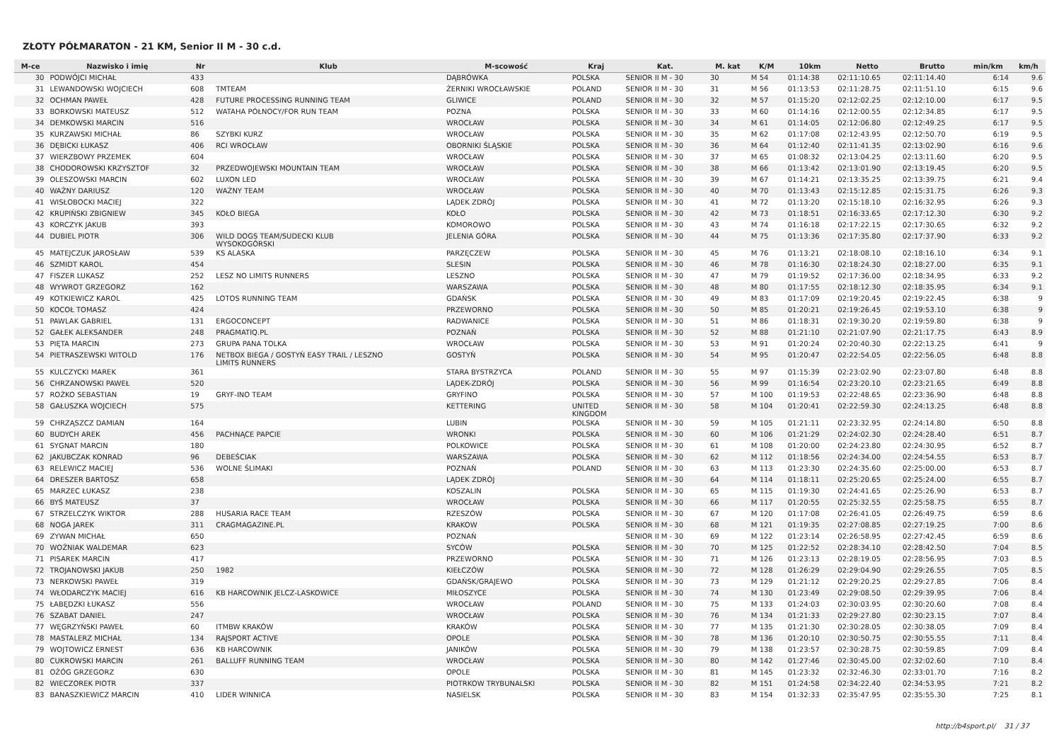ZŁOTY PÓŁMARATON - 21 KM, Senior II M - 30 c.d.
| M-ce | Nazwisko i imię | Nr | Klub | M-scowość | Kraj | Kat. | M. kat | K/M | 10km | Netto | Brutto | min/km | km/h |
| --- | --- | --- | --- | --- | --- | --- | --- | --- | --- | --- | --- | --- | --- |
| 30 | PODWÓJCI MICHAŁ | 433 | | DĄBRÓWKA | POLSKA | SENIOR II M - 30 | 30 | M 54 | 01:14:38 | 02:11:10.65 | 02:11:14.40 | 6:14 | 9.6 |
| 31 | LEWANDOWSKI WOJCIECH | 608 | TMTEAM | ŻERNIKI WROCŁAWSKIE | POLAND | SENIOR II M - 30 | 31 | M 56 | 01:13:53 | 02:11:28.75 | 02:11:51.10 | 6:15 | 9.6 |
| 32 | OCHMAN PAWEŁ | 428 | FUTURE PROCESSING RUNNING TEAM | GLIWICE | POLAND | SENIOR II M - 30 | 32 | M 57 | 01:15:20 | 02:12:02.25 | 02:12:10.00 | 6:17 | 9.5 |
| 33 | BORKOWSKI MATEUSZ | 512 | WATAHA PÓŁNOCY/FOR RUN TEAM | POZNA | POLSKA | SENIOR II M - 30 | 33 | M 60 | 01:14:16 | 02:12:00.55 | 02:12:34.85 | 6:17 | 9.5 |
| 34 | DEMKOWSKI MARCIN | 516 | | WROCŁAW | POLSKA | SENIOR II M - 30 | 34 | M 61 | 01:14:05 | 02:12:06.80 | 02:12:49.25 | 6:17 | 9.5 |
| 35 | KURZAWSKI MICHAŁ | 86 | SZYBKI KURZ | WROCŁAW | POLSKA | SENIOR II M - 30 | 35 | M 62 | 01:17:08 | 02:12:43.95 | 02:12:50.70 | 6:19 | 9.5 |
| 36 | DĘBICKI ŁUKASZ | 406 | RCI WROCŁAW | OBORNIKI ŚLĄSKIE | POLSKA | SENIOR II M - 30 | 36 | M 64 | 01:12:40 | 02:11:41.35 | 02:13:02.90 | 6:16 | 9.6 |
| 37 | WIERZBOWY PRZEMEK | 604 | | WROCŁAW | POLSKA | SENIOR II M - 30 | 37 | M 65 | 01:08:32 | 02:13:04.25 | 02:13:11.60 | 6:20 | 9.5 |
| 38 | CHODOROWSKI KRZYSZTOF | 32 | PRZEDWOJEWSKI MOUNTAIN TEAM | WROCŁAW | POLSKA | SENIOR II M - 30 | 38 | M 66 | 01:13:42 | 02:13:01.90 | 02:13:19.45 | 6:20 | 9.5 |
| 39 | OLESZOWSKI MARCIN | 602 | LUXON LED | WROCŁAW | POLSKA | SENIOR II M - 30 | 39 | M 67 | 01:14:21 | 02:13:35.25 | 02:13:39.75 | 6:21 | 9.4 |
| 40 | WAŻNY DARIUSZ | 120 | WAŻNY TEAM | WROCŁAW | POLSKA | SENIOR II M - 30 | 40 | M 70 | 01:13:43 | 02:15:12.85 | 02:15:31.75 | 6:26 | 9.3 |
| 41 | WISŁOBOCKI MACIEJ | 322 | | LĄDEK ZDRÓJ | POLSKA | SENIOR II M - 30 | 41 | M 72 | 01:13:20 | 02:15:18.10 | 02:16:32.95 | 6:26 | 9.3 |
| 42 | KRUPIŃSKI ZBIGNIEW | 345 | KOŁO BIEGA | KOŁO | POLSKA | SENIOR II M - 30 | 42 | M 73 | 01:18:51 | 02:16:33.65 | 02:17:12.30 | 6:30 | 9.2 |
| 43 | KORCZYK JAKUB | 393 | | KOMOROWO | POLSKA | SENIOR II M - 30 | 43 | M 74 | 01:16:18 | 02:17:22.15 | 02:17:30.65 | 6:32 | 9.2 |
| 44 | DUBIEL PIOTR | 306 | WILD DOGS TEAM/SUDECKI KLUB WYSOKOGÓRSKI | JELENIA GÓRA | POLSKA | SENIOR II M - 30 | 44 | M 75 | 01:13:36 | 02:17:35.80 | 02:17:37.90 | 6:33 | 9.2 |
| 45 | MATEJCZUK JAROSŁAW | 539 | KS ALASKA | PARZĘCZEW | POLSKA | SENIOR II M - 30 | 45 | M 76 | 01:13:21 | 02:18:08.10 | 02:18:16.10 | 6:34 | 9.1 |
| 46 | SZMIDT KAROL | 454 | | SLESIN | POLSKA | SENIOR II M - 30 | 46 | M 78 | 01:16:30 | 02:18:24.30 | 02:18:27.00 | 6:35 | 9.1 |
| 47 | FISZER LUKASZ | 252 | LESZ NO LIMITS RUNNERS | LESZNO | POLSKA | SENIOR II M - 30 | 47 | M 79 | 01:19:52 | 02:17:36.00 | 02:18:34.95 | 6:33 | 9.2 |
| 48 | WYWROT GRZEGORZ | 162 | | WARSZAWA | POLSKA | SENIOR II M - 30 | 48 | M 80 | 01:17:55 | 02:18:12.30 | 02:18:35.95 | 6:34 | 9.1 |
| 49 | KOTKIEWICZ KAROL | 425 | LOTOS RUNNING TEAM | GDAŃSK | POLSKA | SENIOR II M - 30 | 49 | M 83 | 01:17:09 | 02:19:20.45 | 02:19:22.45 | 6:38 | 9 |
| 50 | KOCOŁ TOMASZ | 424 | | PRZEWORNO | POLSKA | SENIOR II M - 30 | 50 | M 85 | 01:20:21 | 02:19:26.45 | 02:19:53.10 | 6:38 | 9 |
| 51 | PAWLAK GABRIEL | 131 | ERGOCONCEPT | RADWANICE | POLSKA | SENIOR II M - 30 | 51 | M 86 | 01:18:31 | 02:19:30.20 | 02:19:59.80 | 6:38 | 9 |
| 52 | GAŁEK ALEKSANDER | 248 | PRAGMATIQ.PL | POZNAŃ | POLSKA | SENIOR II M - 30 | 52 | M 88 | 01:21:10 | 02:21:07.90 | 02:21:17.75 | 6:43 | 8.9 |
| 53 | PIĘTA MARCIN | 273 | GRUPA PANA TOLKA | WROCŁAW | POLSKA | SENIOR II M - 30 | 53 | M 91 | 01:20:24 | 02:20:40.30 | 02:22:13.25 | 6:41 | 9 |
| 54 | PIETRASZEWSKI WITOLD | 176 | NETBOX BIEGA / GOSTYŃ EASY TRAIL / LESZNO LIMITS RUNNERS | GOSTYŃ | POLSKA | SENIOR II M - 30 | 54 | M 95 | 01:20:47 | 02:22:54.05 | 02:22:56.05 | 6:48 | 8.8 |
| 55 | KULCZYCKI MAREK | 361 | | STARA BYSTRZYCA | POLAND | SENIOR II M - 30 | 55 | M 97 | 01:15:39 | 02:23:02.90 | 02:23:07.80 | 6:48 | 8.8 |
| 56 | CHRZANOWSKI PAWEŁ | 520 | | LĄDEK-ZDRÓJ | POLSKA | SENIOR II M - 30 | 56 | M 99 | 01:16:54 | 02:23:20.10 | 02:23:21.65 | 6:49 | 8.8 |
| 57 | ROŻKO SEBASTIAN | 19 | GRYF-INO TEAM | GRYFINO | POLSKA | SENIOR II M - 30 | 57 | M 100 | 01:19:53 | 02:22:48.65 | 02:23:36.90 | 6:48 | 8.8 |
| 58 | GAŁUSZKA WOJCIECH | 575 | | KETTERING | UNITED KINGDOM | SENIOR II M - 30 | 58 | M 104 | 01:20:41 | 02:22:59.30 | 02:24:13.25 | 6:48 | 8.8 |
| 59 | CHRZĄSZCZ DAMIAN | 164 | | LUBIN | POLSKA | SENIOR II M - 30 | 59 | M 105 | 01:21:11 | 02:23:32.95 | 02:24:14.80 | 6:50 | 8.8 |
| 60 | BUDYCH AREK | 456 | PACHNĄCE PAPCIE | WRONKI | POLSKA | SENIOR II M - 30 | 60 | M 106 | 01:21:29 | 02:24:02.30 | 02:24:28.40 | 6:51 | 8.7 |
| 61 | SYGNAT MARCIN | 180 | | POLKOWICE | POLSKA | SENIOR II M - 30 | 61 | M 108 | 01:20:00 | 02:24:23.80 | 02:24:30.95 | 6:52 | 8.7 |
| 62 | JAKUBCZAK KONRAD | 96 | DEBEŚCIAK | WARSZAWA | POLSKA | SENIOR II M - 30 | 62 | M 112 | 01:18:56 | 02:24:34.00 | 02:24:54.55 | 6:53 | 8.7 |
| 63 | RELEWICZ MACIEJ | 536 | WOLNE ŚLIMAKI | POZNAŃ | POLAND | SENIOR II M - 30 | 63 | M 113 | 01:23:30 | 02:24:35.60 | 02:25:00.00 | 6:53 | 8.7 |
| 64 | DRESZER BARTOSZ | 658 | | LĄDEK ZDRÓJ | | SENIOR II M - 30 | 64 | M 114 | 01:18:11 | 02:25:20.65 | 02:25:24.00 | 6:55 | 8.7 |
| 65 | MARZEC ŁUKASZ | 238 | | KOSZALIN | POLSKA | SENIOR II M - 30 | 65 | M 115 | 01:19:30 | 02:24:41.65 | 02:25:26.90 | 6:53 | 8.7 |
| 66 | BYŚ MATEUSZ | 37 | | WROCŁAW | POLSKA | SENIOR II M - 30 | 66 | M 117 | 01:20:55 | 02:25:32.55 | 02:25:58.75 | 6:55 | 8.7 |
| 67 | STRZELCZYK WIKTOR | 288 | HUSARIA RACE TEAM | RZESZÓW | POLSKA | SENIOR II M - 30 | 67 | M 120 | 01:17:08 | 02:26:41.05 | 02:26:49.75 | 6:59 | 8.6 |
| 68 | NOGA JAREK | 311 | CRAGMAGAZINE.PL | KRAKOW | POLSKA | SENIOR II M - 30 | 68 | M 121 | 01:19:35 | 02:27:08.85 | 02:27:19.25 | 7:00 | 8.6 |
| 69 | ZYWAN MICHAŁ | 650 | | POZNAŃ | | SENIOR II M - 30 | 69 | M 122 | 01:23:14 | 02:26:58.95 | 02:27:42.45 | 6:59 | 8.6 |
| 70 | WOŹNIAK WALDEMAR | 623 | | SYCÓW | POLSKA | SENIOR II M - 30 | 70 | M 125 | 01:22:52 | 02:28:34.10 | 02:28:42.50 | 7:04 | 8.5 |
| 71 | PISAREK MARCIN | 417 | | PRZEWORNO | POLSKA | SENIOR II M - 30 | 71 | M 126 | 01:23:13 | 02:28:19.05 | 02:28:56.95 | 7:03 | 8.5 |
| 72 | TROJANOWSKI JAKUB | 250 | 1982 | KIEŁCZÓW | POLSKA | SENIOR II M - 30 | 72 | M 128 | 01:26:29 | 02:29:04.90 | 02:29:26.55 | 7:05 | 8.5 |
| 73 | NERKOWSKI PAWEŁ | 319 | | GDAŃSK/GRAJEWO | POLSKA | SENIOR II M - 30 | 73 | M 129 | 01:21:12 | 02:29:20.25 | 02:29:27.85 | 7:06 | 8.4 |
| 74 | WŁODARCZYK MACIEJ | 616 | KB HARCOWNIK JELCZ-LASKOWICE | MIŁOSZYCE | POLSKA | SENIOR II M - 30 | 74 | M 130 | 01:23:49 | 02:29:08.50 | 02:29:39.95 | 7:06 | 8.4 |
| 75 | ŁABĘDZKI ŁUKASZ | 556 | | WROCŁAW | POLAND | SENIOR II M - 30 | 75 | M 133 | 01:24:03 | 02:30:03.95 | 02:30:20.60 | 7:08 | 8.4 |
| 76 | SZABAT DANIEL | 247 | | WROCŁAW | POLSKA | SENIOR II M - 30 | 76 | M 134 | 01:21:33 | 02:29:27.80 | 02:30:23.15 | 7:07 | 8.4 |
| 77 | WĘGRZYŃSKI PAWEŁ | 60 | ITMBW KRAKÓW | KRAKÓW | POLSKA | SENIOR II M - 30 | 77 | M 135 | 01:21:30 | 02:30:28.05 | 02:30:38.05 | 7:09 | 8.4 |
| 78 | MASTALERZ MICHAŁ | 134 | RAJSPORT ACTIVE | OPOLE | POLSKA | SENIOR II M - 30 | 78 | M 136 | 01:20:10 | 02:30:50.75 | 02:30:55.55 | 7:11 | 8.4 |
| 79 | WOJTOWICZ ERNEST | 636 | KB HARCOWNIK | JANIKÓW | POLSKA | SENIOR II M - 30 | 79 | M 138 | 01:23:57 | 02:30:28.75 | 02:30:59.85 | 7:09 | 8.4 |
| 80 | CUKROWSKI MARCIN | 261 | BALLUFF RUNNING TEAM | WROCŁAW | POLSKA | SENIOR II M - 30 | 80 | M 142 | 01:27:46 | 02:30:45.00 | 02:32:02.60 | 7:10 | 8.4 |
| 81 | OŻÓG GRZEGORZ | 630 | | OPOLE | POLSKA | SENIOR II M - 30 | 81 | M 145 | 01:23:32 | 02:32:46.30 | 02:33:01.70 | 7:16 | 8.2 |
| 82 | WIECZOREK PIOTR | 337 | | PIOTRKOW TRYBUNALSKI | POLSKA | SENIOR II M - 30 | 82 | M 151 | 01:24:58 | 02:34:22.40 | 02:34:53.95 | 7:21 | 8.2 |
| 83 | BANASZKIEWICZ MARCIN | 410 | LIDER WINNICA | NASIELSK | POLSKA | SENIOR II M - 30 | 83 | M 154 | 01:32:33 | 02:35:47.95 | 02:35:55.30 | 7:25 | 8.1 |
http://b4sport.pl/ 31 / 37